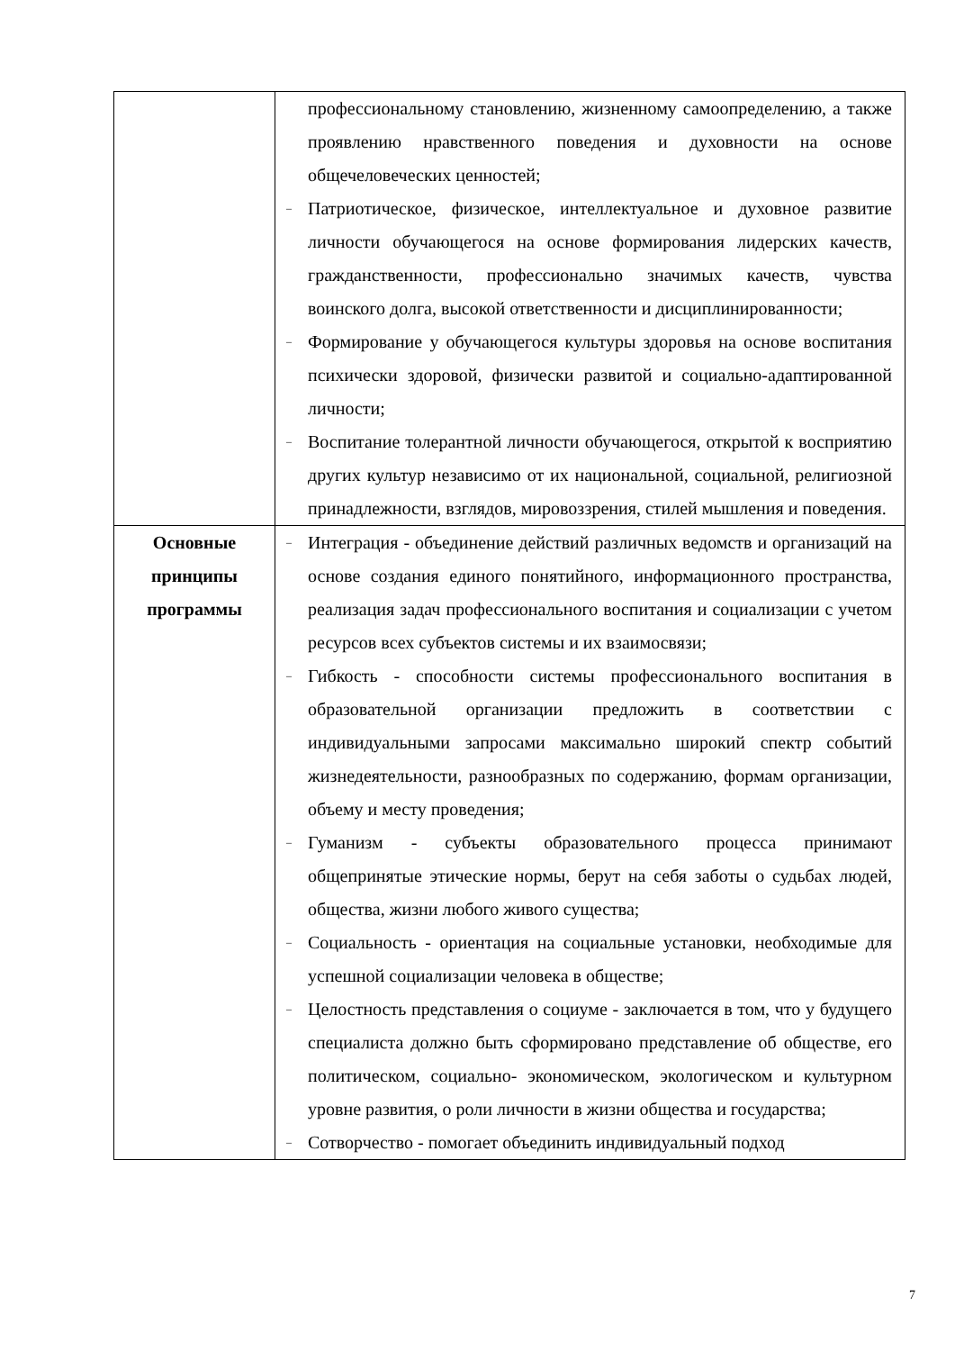| | профессиональному становлению, жизненному самоопределению, а также проявлению нравственного поведения и духовности на основе общечеловеческих ценностей; – Патриотическое, физическое, интеллектуальное и духовное развитие личности обучающегося на основе формирования лидерских качеств, гражданственности, профессионально значимых качеств, чувства воинского долга, высокой ответственности и дисциплинированности; – Формирование у обучающегося культуры здоровья на основе воспитания психически здоровой, физически развитой и социально-адаптированной личности; – Воспитание толерантной личности обучающегося, открытой к восприятию других культур независимо от их национальной, социальной, религиозной принадлежности, взглядов, мировоззрения, стилей мышления и поведения. |
| Основные принципы программы | – Интеграция - объединение действий различных ведомств и организаций на основе создания единого понятийного, информационного пространства, реализация задач профессионального воспитания и социализации с учетом ресурсов всех субъектов системы и их взаимосвязи; – Гибкость - способности системы профессионального воспитания в образовательной организации предложить в соответствии с индивидуальными запросами максимально широкий спектр событий жизнедеятельности, разнообразных по содержанию, формам организации, объему и месту проведения; – Гуманизм - субъекты образовательного процесса принимают общепринятые этические нормы, берут на себя заботы о судьбах людей, общества, жизни любого живого существа; – Социальность - ориентация на социальные установки, необходимые для успешной социализации человека в обществе; – Целостность представления о социуме - заключается в том, что у будущего специалиста должно быть сформировано представление об обществе, его политическом, социально- экономическом, экологическом и культурном уровне развития, о роли личности в жизни общества и государства; – Сотворчество - помогает объединить индивидуальный подход |
7